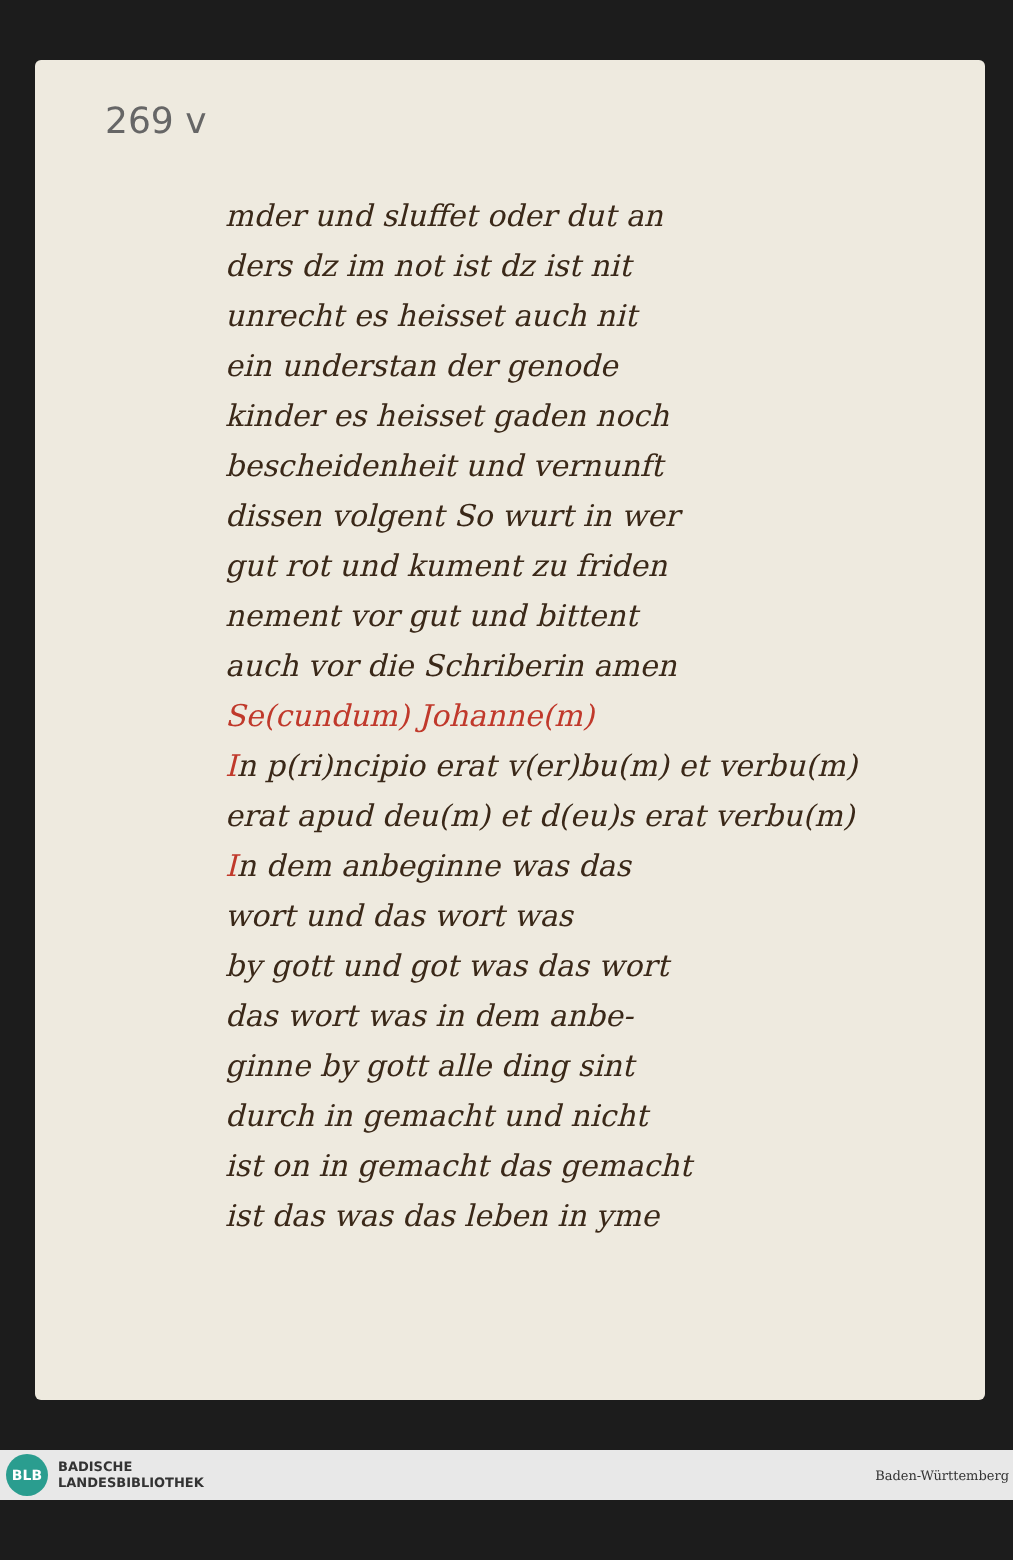269 v
mder und sluffet oder dut an
ders dz im not ist dz ist nit
unrecht es heisset auch nit
ein understan der genode
kinder es heisset gaden noch
bescheidenheit und vernunft
dissen volgent So wurt in wer
gut rot und kument zu friden
nement vor gut und bittent
auch vor die Schriberin amen
Se(cundum) Johanne(m)
In p(ri)ncipio erat v(er)bu(m) et verbu(m)
erat apud deu(m) et d(eu)s erat verbu(m)
In dem anbeginne was das
wort und das wort was
by gott und got was das wort
das wort was in dem anbe-
ginne by gott alle ding sint
durch in gemacht und nicht
ist on in gemacht das gemacht
ist das was das leben in yme
BLB
BADISCHE
LANDESBIBLIOTHEK
Baden-Württemberg